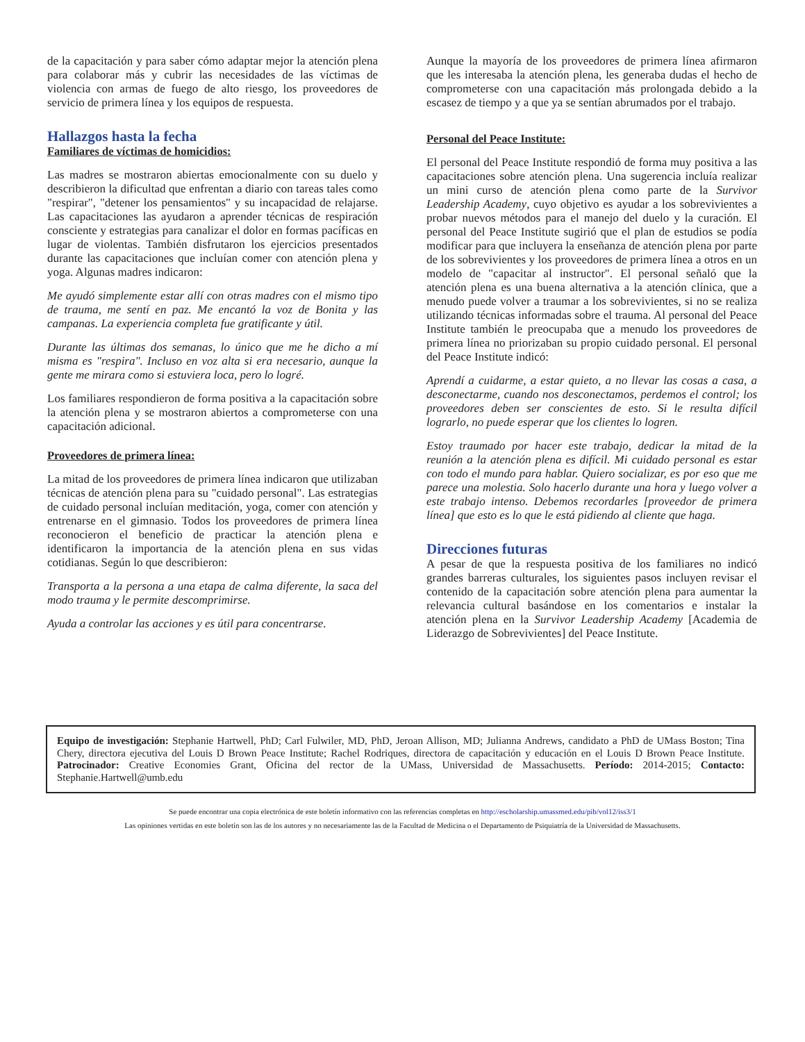de la capacitación y para saber cómo adaptar mejor la atención plena para colaborar más y cubrir las necesidades de las víctimas de violencia con armas de fuego de alto riesgo, los proveedores de servicio de primera línea y los equipos de respuesta.
Hallazgos hasta la fecha
Familiares de víctimas de homicidios:
Las madres se mostraron abiertas emocionalmente con su duelo y describieron la dificultad que enfrentan a diario con tareas tales como "respirar", "detener los pensamientos" y su incapacidad de relajarse. Las capacitaciones las ayudaron a aprender técnicas de respiración consciente y estrategias para canalizar el dolor en formas pacíficas en lugar de violentas. También disfrutaron los ejercicios presentados durante las capacitaciones que incluían comer con atención plena y yoga. Algunas madres indicaron:
Me ayudó simplemente estar allí con otras madres con el mismo tipo de trauma, me sentí en paz. Me encantó la voz de Bonita y las campanas. La experiencia completa fue gratificante y útil.
Durante las últimas dos semanas, lo único que me he dicho a mí misma es "respira". Incluso en voz alta si era necesario, aunque la gente me mirara como si estuviera loca, pero lo logré.
Los familiares respondieron de forma positiva a la capacitación sobre la atención plena y se mostraron abiertos a comprometerse con una capacitación adicional.
Proveedores de primera línea:
La mitad de los proveedores de primera línea indicaron que utilizaban técnicas de atención plena para su "cuidado personal". Las estrategias de cuidado personal incluían meditación, yoga, comer con atención y entrenarse en el gimnasio. Todos los proveedores de primera línea reconocieron el beneficio de practicar la atención plena e identificaron la importancia de la atención plena en sus vidas cotidianas. Según lo que describieron:
Transporta a la persona a una etapa de calma diferente, la saca del modo trauma y le permite descomprimirse.
Ayuda a controlar las acciones y es útil para concentrarse.
Aunque la mayoría de los proveedores de primera línea afirmaron que les interesaba la atención plena, les generaba dudas el hecho de comprometerse con una capacitación más prolongada debido a la escasez de tiempo y a que ya se sentían abrumados por el trabajo.
Personal del Peace Institute:
El personal del Peace Institute respondió de forma muy positiva a las capacitaciones sobre atención plena. Una sugerencia incluía realizar un mini curso de atención plena como parte de la Survivor Leadership Academy, cuyo objetivo es ayudar a los sobrevivientes a probar nuevos métodos para el manejo del duelo y la curación. El personal del Peace Institute sugirió que el plan de estudios se podía modificar para que incluyera la enseñanza de atención plena por parte de los sobrevivientes y los proveedores de primera línea a otros en un modelo de "capacitar al instructor". El personal señaló que la atención plena es una buena alternativa a la atención clínica, que a menudo puede volver a traumar a los sobrevivientes, si no se realiza utilizando técnicas informadas sobre el trauma. Al personal del Peace Institute también le preocupaba que a menudo los proveedores de primera línea no priorizaban su propio cuidado personal. El personal del Peace Institute indicó:
Aprendí a cuidarme, a estar quieto, a no llevar las cosas a casa, a desconectarme, cuando nos desconectamos, perdemos el control; los proveedores deben ser conscientes de esto. Si le resulta difícil lograrlo, no puede esperar que los clientes lo logren.
Estoy traumado por hacer este trabajo, dedicar la mitad de la reunión a la atención plena es difícil. Mi cuidado personal es estar con todo el mundo para hablar. Quiero socializar, es por eso que me parece una molestia. Solo hacerlo durante una hora y luego volver a este trabajo intenso. Debemos recordarles [proveedor de primera línea] que esto es lo que le está pidiendo al cliente que haga.
Direcciones futuras
A pesar de que la respuesta positiva de los familiares no indicó grandes barreras culturales, los siguientes pasos incluyen revisar el contenido de la capacitación sobre atención plena para aumentar la relevancia cultural basándose en los comentarios e instalar la atención plena en la Survivor Leadership Academy [Academia de Liderazgo de Sobrevivientes] del Peace Institute.
Equipo de investigación: Stephanie Hartwell, PhD; Carl Fulwiler, MD, PhD, Jeroan Allison, MD; Julianna Andrews, candidato a PhD de UMass Boston; Tina Chery, directora ejecutiva del Louis D Brown Peace Institute; Rachel Rodriques, directora de capacitación y educación en el Louis D Brown Peace Institute. Patrocinador: Creative Economies Grant, Oficina del rector de la UMass, Universidad de Massachusetts. Período: 2014-2015; Contacto: Stephanie.Hartwell@umb.edu
Se puede encontrar una copia electrónica de este boletín informativo con las referencias completas en http://escholarship.umassmed.edu/pib/vol12/iss3/1
Las opiniones vertidas en este boletín son las de los autores y no necesariamente las de la Facultad de Medicina o el Departamento de Psiquiatría de la Universidad de Massachusetts.